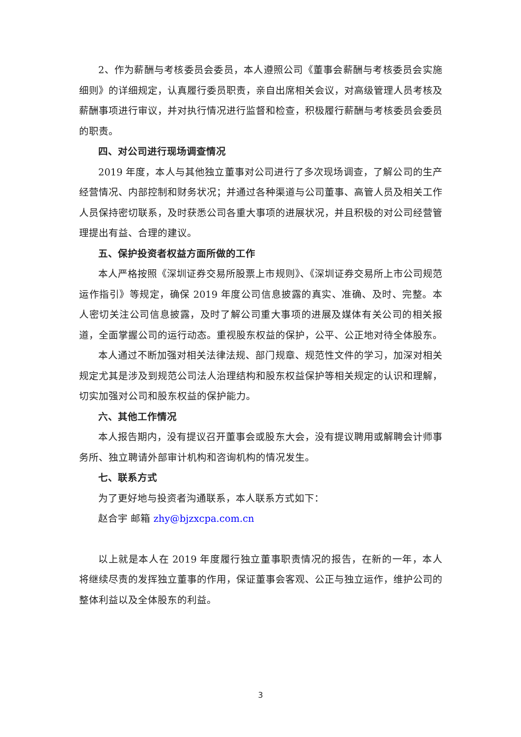2、作为薪酬与考核委员会委员，本人遵照公司《董事会薪酬与考核委员会实施细则》的详细规定，认真履行委员职责，亲自出席相关会议，对高级管理人员考核及薪酬事项进行审议，并对执行情况进行监督和检查，积极履行薪酬与考核委员会委员的职责。
四、对公司进行现场调查情况
2019 年度，本人与其他独立董事对公司进行了多次现场调查，了解公司的生产经营情况、内部控制和财务状况；并通过各种渠道与公司董事、高管人员及相关工作人员保持密切联系，及时获悉公司各重大事项的进展状况，并且积极的对公司经营管理提出有益、合理的建议。
五、保护投资者权益方面所做的工作
本人严格按照《深圳证券交易所股票上市规则》、《深圳证券交易所上市公司规范运作指引》等规定，确保 2019 年度公司信息披露的真实、准确、及时、完整。本人密切关注公司信息披露，及时了解公司重大事项的进展及媒体有关公司的相关报道，全面掌握公司的运行动态。重视股东权益的保护，公平、公正地对待全体股东。
本人通过不断加强对相关法律法规、部门规章、规范性文件的学习，加深对相关规定尤其是涉及到规范公司法人治理结构和股东权益保护等相关规定的认识和理解，切实加强对公司和股东权益的保护能力。
六、其他工作情况
本人报告期内，没有提议召开董事会或股东大会，没有提议聘用或解聘会计师事务所、独立聘请外部审计机构和咨询机构的情况发生。
七、联系方式
为了更好地与投资者沟通联系，本人联系方式如下：
赵合宇 邮箱 zhy@bjzxcpa.com.cn
以上就是本人在 2019 年度履行独立董事职责情况的报告，在新的一年，本人将继续尽责的发挥独立董事的作用，保证董事会客观、公正与独立运作，维护公司的整体利益以及全体股东的利益。
3